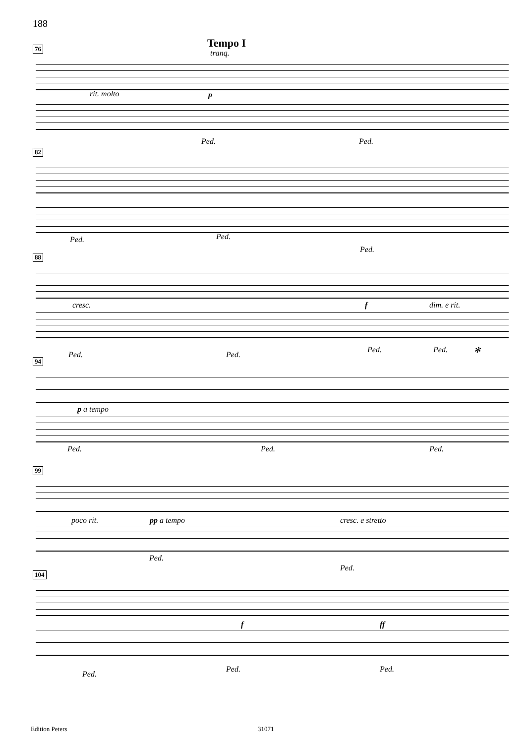188
Tempo I
tranq.
76
rit. molto p
Ped. Ped.
82
Ped. Ped.
Ped.
88
cresc. f dim. e rit.
Ped. Ped.
Ped. Ped. ✻
94
p a tempo
Ped. Ped. Ped.
99
poco rit. pp a tempo cresc. e stretto
Ped.
Ped.
104
f ff
Ped.
Ped. Ped.
Edition Peters 31071